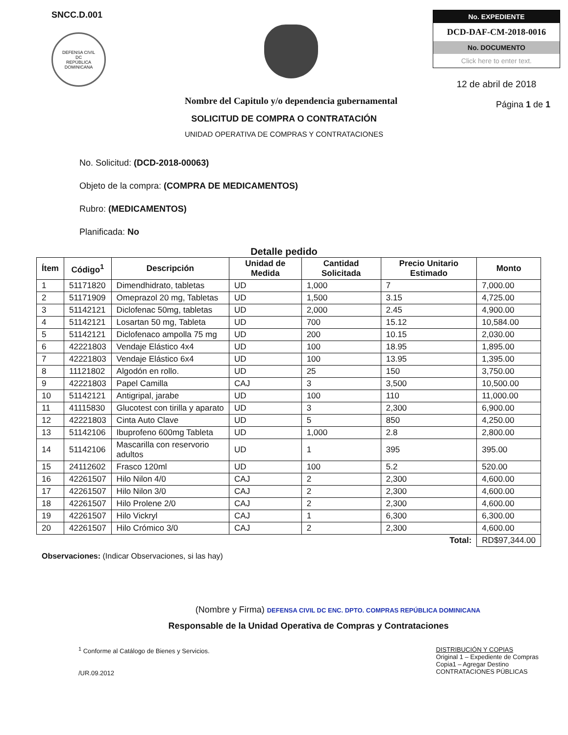SNCC.D.001
DEFENSA CIVIL
DC
REPÚBLICA DOMINICANA
Nombre del Capitulo y/o dependencia gubernamental
No. EXPEDIENTE
DCD-DAF-CM-2018-0016
No. DOCUMENTO
Click here to enter text.
12 de abril de 2018
Página 1 de 1
SOLICITUD DE COMPRA O CONTRATACIÓN
UNIDAD OPERATIVA DE COMPRAS Y CONTRATACIONES
No. Solicitud: (DCD-2018-00063)
Objeto de la compra: (COMPRA DE MEDICAMENTOS)
Rubro: (MEDICAMENTOS)
Planificada: No
Detalle pedido
| Ítem | Código<sup>1</sup> | Descripción | Unidad de Medida | Cantidad Solicitada | Precio Unitario Estimado | Monto |
| --- | --- | --- | --- | --- | --- | --- |
| 1 | 51171820 | Dimendhidrato, tabletas | UD | 1,000 | 7 | 7,000.00 |
| 2 | 51171909 | Omeprazol 20 mg, Tabletas | UD | 1,500 | 3.15 | 4,725.00 |
| 3 | 51142121 | Diclofenac 50mg, tabletas | UD | 2,000 | 2.45 | 4,900.00 |
| 4 | 51142121 | Losartan 50 mg, Tableta | UD | 700 | 15.12 | 10,584.00 |
| 5 | 51142121 | Diclofenaco ampolla 75 mg | UD | 200 | 10.15 | 2,030.00 |
| 6 | 42221803 | Vendaje Elástico 4x4 | UD | 100 | 18.95 | 1,895.00 |
| 7 | 42221803 | Vendaje Elástico 6x4 | UD | 100 | 13.95 | 1,395.00 |
| 8 | 11121802 | Algodón en rollo. | UD | 25 | 150 | 3,750.00 |
| 9 | 42221803 | Papel Camilla | CAJ | 3 | 3,500 | 10,500.00 |
| 10 | 51142121 | Antigripal, jarabe | UD | 100 | 110 | 11,000.00 |
| 11 | 41115830 | Glucotest con tirilla y aparato | UD | 3 | 2,300 | 6,900.00 |
| 12 | 42221803 | Cinta Auto Clave | UD | 5 | 850 | 4,250.00 |
| 13 | 51142106 | Ibuprofeno 600mg Tableta | UD | 1,000 | 2.8 | 2,800.00 |
| 14 | 51142106 | Mascarilla con reservorio adultos | UD | 1 | 395 | 395.00 |
| 15 | 24112602 | Frasco 120ml | UD | 100 | 5.2 | 520.00 |
| 16 | 42261507 | Hilo Nilon 4/0 | CAJ | 2 | 2,300 | 4,600.00 |
| 17 | 42261507 | Hilo Nilon 3/0 | CAJ | 2 | 2,300 | 4,600.00 |
| 18 | 42261507 | Hilo Prolene 2/0 | CAJ | 2 | 2,300 | 4,600.00 |
| 19 | 42261507 | Hilo Vickryl | CAJ | 1 | 6,300 | 6,300.00 |
| 20 | 42261507 | Hilo Crómico 3/0 | CAJ | 2 | 2,300 | 4,600.00 |
| Total: | | | | | | RD$97,344.00 |
Observaciones: (Indicar Observaciones, si las hay)
(Nombre y Firma) DEFENSA CIVIL DC ENC. DPTO. COMPRAS REPÚBLICA DOMINICANA
Responsable de la Unidad Operativa de Compras y Contrataciones
<sup>1</sup> Conforme al Catálogo de Bienes y Servicios.
/UR.09.2012
DISTRIBUCIÓN Y COPIAS
Original 1 – Expediente de Compras
Copia1 – Agregar Destino
CONTRATACIONES PÚBLICAS